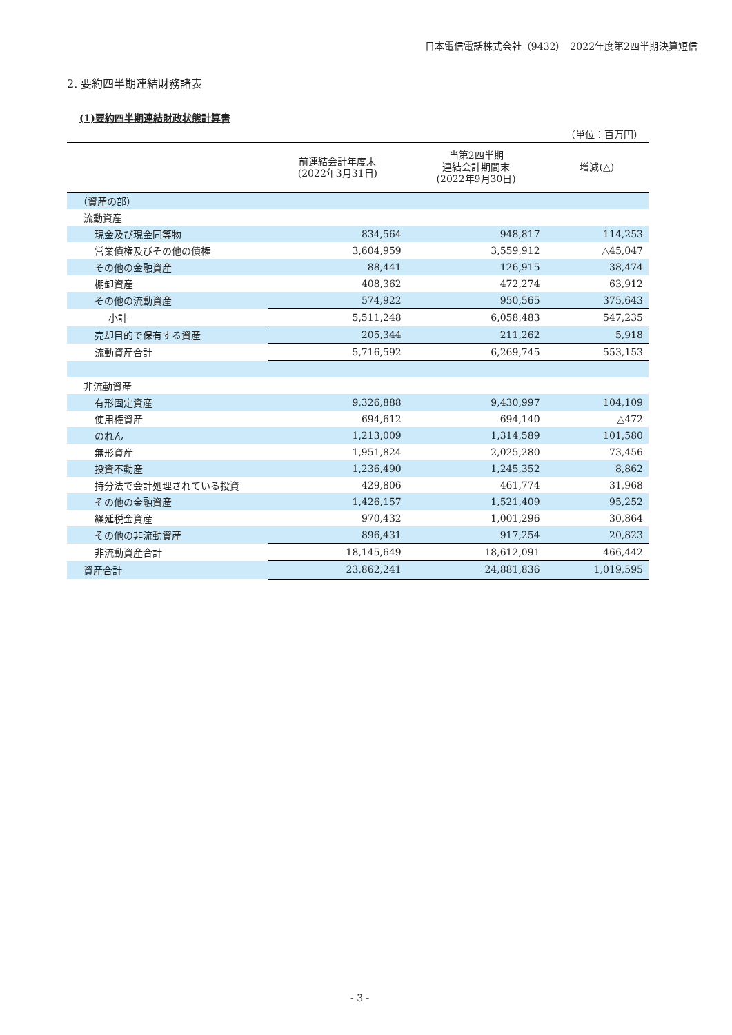日本電信電話株式会社（9432）　2022年度第2四半期決算短信
2. 要約四半期連結財務諸表
(1)要約四半期連結財政状態計算書
（単位：百万円）
| | 前連結会計年度末 (2022年3月31日) | 当第2四半期 連結会計期間末 (2022年9月30日) | 増減(△) |
| --- | --- | --- | --- |
| （資産の部） | | | |
| 流動資産 | | | |
| 現金及び現金同等物 | 834,564 | 948,817 | 114,253 |
| 営業債権及びその他の債権 | 3,604,959 | 3,559,912 | △45,047 |
| その他の金融資産 | 88,441 | 126,915 | 38,474 |
| 棚卸資産 | 408,362 | 472,274 | 63,912 |
| その他の流動資産 | 574,922 | 950,565 | 375,643 |
| 小計 | 5,511,248 | 6,058,483 | 547,235 |
| 売却目的で保有する資産 | 205,344 | 211,262 | 5,918 |
| 流動資産合計 | 5,716,592 | 6,269,745 | 553,153 |
| 非流動資産 | | | |
| 有形固定資産 | 9,326,888 | 9,430,997 | 104,109 |
| 使用権資産 | 694,612 | 694,140 | △472 |
| のれん | 1,213,009 | 1,314,589 | 101,580 |
| 無形資産 | 1,951,824 | 2,025,280 | 73,456 |
| 投資不動産 | 1,236,490 | 1,245,352 | 8,862 |
| 持分法で会計処理されている投資 | 429,806 | 461,774 | 31,968 |
| その他の金融資産 | 1,426,157 | 1,521,409 | 95,252 |
| 繰延税金資産 | 970,432 | 1,001,296 | 30,864 |
| その他の非流動資産 | 896,431 | 917,254 | 20,823 |
| 非流動資産合計 | 18,145,649 | 18,612,091 | 466,442 |
| 資産合計 | 23,862,241 | 24,881,836 | 1,019,595 |
- 3 -